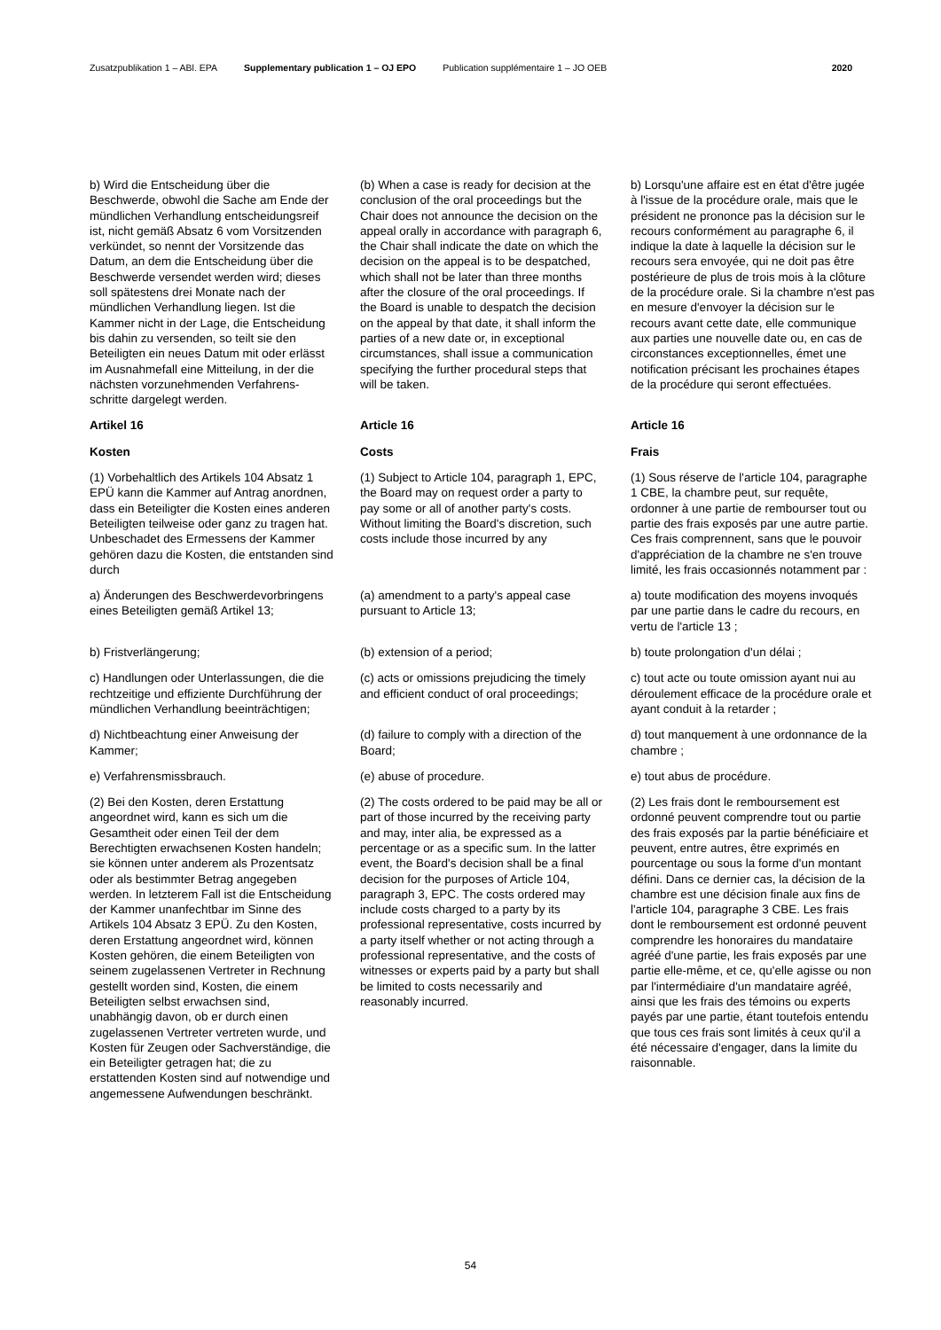Zusatzpublikation 1 – ABl. EPA Supplementary publication 1 – OJ EPO Publication supplémentaire 1 – JO OEB 2020
b) Wird die Entscheidung über die Beschwerde, obwohl die Sache am Ende der mündlichen Verhandlung entscheidungsreif ist, nicht gemäß Absatz 6 vom Vorsitzenden verkündet, so nennt der Vorsitzende das Datum, an dem die Entscheidung über die Beschwerde versendet werden wird; dieses soll spätestens drei Monate nach der mündlichen Verhandlung liegen. Ist die Kammer nicht in der Lage, die Entscheidung bis dahin zu versenden, so teilt sie den Beteiligten ein neues Datum mit oder erlässt im Ausnahmefall eine Mitteilung, in der die nächsten vorzunehmenden Verfahrens­schritte dargelegt werden.
(b) When a case is ready for decision at the conclusion of the oral proceedings but the Chair does not announce the decision on the appeal orally in accordance with paragraph 6, the Chair shall indicate the date on which the decision on the appeal is to be despatched, which shall not be later than three months after the closure of the oral proceedings. If the Board is unable to despatch the decision on the appeal by that date, it shall inform the parties of a new date or, in exceptional circumstances, shall issue a communication specifying the further procedural steps that will be taken.
b) Lorsqu'une affaire est en état d'être jugée à l'issue de la procédure orale, mais que le président ne prononce pas la décision sur le recours conformément au paragraphe 6, il indique la date à laquelle la décision sur le recours sera envoyée, qui ne doit pas être postérieure de plus de trois mois à la clôture de la procédure orale. Si la chambre n'est pas en mesure d'envoyer la décision sur le recours avant cette date, elle communique aux parties une nouvelle date ou, en cas de circonstances exceptionnelles, émet une notification précisant les prochaines étapes de la procédure qui seront effectuées.
Artikel 16
Article 16
Article 16
Kosten
Costs
Frais
(1) Vorbehaltlich des Artikels 104 Absatz 1 EPÜ kann die Kammer auf Antrag anordnen, dass ein Beteiligter die Kosten eines anderen Beteiligten teilweise oder ganz zu tragen hat. Unbeschadet des Ermessens der Kammer gehören dazu die Kosten, die entstanden sind durch
(1) Subject to Article 104, paragraph 1, EPC, the Board may on request order a party to pay some or all of another party's costs. Without limiting the Board's discretion, such costs include those incurred by any
(1) Sous réserve de l'article 104, paragraphe 1 CBE, la chambre peut, sur requête, ordonner à une partie de rembourser tout ou partie des frais exposés par une autre partie. Ces frais comprennent, sans que le pouvoir d'appréciation de la chambre ne s'en trouve limité, les frais occasionnés notamment par :
a) Änderungen des Beschwerdevorbrin­gens eines Beteiligten gemäß Artikel 13;
(a) amendment to a party's appeal case pursuant to Article 13;
a) toute modification des moyens invoqués par une partie dans le cadre du recours, en vertu de l'article 13 ;
b) Fristverlängerung;
(b) extension of a period;
b) toute prolongation d'un délai ;
c) Handlungen oder Unterlassungen, die die rechtzeitige und effiziente Durchführung der mündlichen Ver­handlung beeinträchtigen;
(c) acts or omissions prejudicing the timely and efficient conduct of oral proceedings;
c) tout acte ou toute omission ayant nui au déroulement efficace de la procédure orale et ayant conduit à la retarder ;
d) Nichtbeachtung einer Anweisung der Kammer;
(d) failure to comply with a direction of the Board;
d) tout manquement à une ordonnance de la chambre ;
e) Verfahrensmissbrauch.
(e) abuse of procedure.
e) tout abus de procédure.
(2) Bei den Kosten, deren Erstattung angeordnet wird, kann es sich um die Gesamtheit oder einen Teil der dem Berechtigten erwachsenen Kosten han­deln; sie können unter anderem als Prozentsatz oder als bestimmter Betrag angegeben werden. In letzterem Fall ist die Entscheidung der Kammer unan­fechtbar im Sinne des Artikels 104 Absatz 3 EPÜ. Zu den Kosten, deren Erstattung angeordnet wird, können Kosten gehören, die einem Beteiligten von seinem zugelassenen Vertreter in Rechnung gestellt worden sind, Kosten, die einem Beteiligten selbst erwachsen sind, unabhängig davon, ob er durch einen zugelassenen Vertreter vertreten wurde, und Kosten für Zeugen oder Sachverständige, die ein Beteiligter getragen hat; die zu erstattenden Kosten sind auf notwendige und ange­messene Aufwendungen beschränkt.
(2) The costs ordered to be paid may be all or part of those incurred by the receiving party and may, inter alia, be expressed as a percentage or as a specific sum. In the latter event, the Board's decision shall be a final decision for the purposes of Article 104, paragraph 3, EPC. The costs ordered may include costs charged to a party by its professional representative, costs incurred by a party itself whether or not acting through a professional representative, and the costs of witnesses or experts paid by a party but shall be limited to costs necessarily and reasonably incurred.
(2) Les frais dont le remboursement est ordonné peuvent comprendre tout ou partie des frais exposés par la partie bénéficiaire et peuvent, entre autres, être exprimés en pourcentage ou sous la forme d'un montant défini. Dans ce dernier cas, la décision de la chambre est une décision finale aux fins de l'article 104, paragraphe 3 CBE. Les frais dont le remboursement est ordonné peuvent comprendre les honoraires du mandataire agréé d'une partie, les frais exposés par une partie elle-même, et ce, qu'elle agisse ou non par l'intermédiaire d'un mandataire agréé, ainsi que les frais des témoins ou experts payés par une partie, étant toutefois entendu que tous ces frais sont limités à ceux qu'il a été nécessaire d'engager, dans la limite du raisonnable.
54